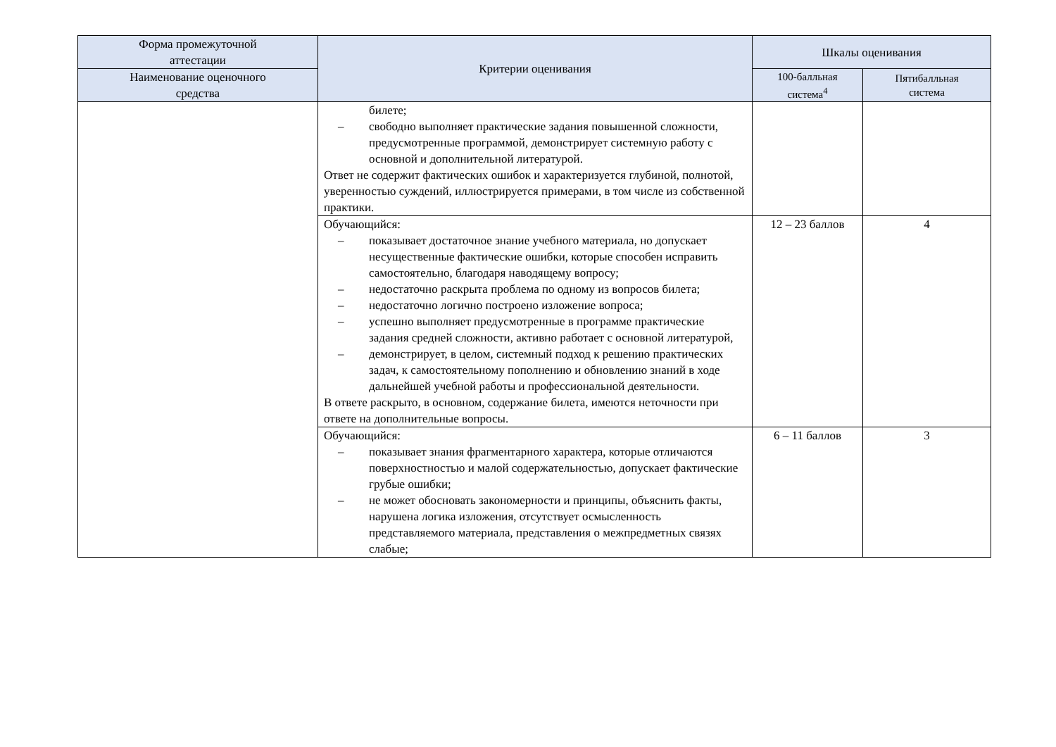| Форма промежуточной аттестации | Критерии оценивания | Шкалы оценивания | |
| --- | --- | --- | --- |
| Наименование оценочного средства | | 100-балльная система<sup>4</sup> | Пятибалльная система |
| | билете; – свободно выполняет практические задания повышенной сложности, предусмотренные программой, демонстрирует системную работу с основной и дополнительной литературой. Ответ не содержит фактических ошибок и характеризуется глубиной, полнотой, уверенностью суждений, иллюстрируется примерами, в том числе из собственной практики. | | |
| | Обучающийся: – показывает достаточное знание учебного материала, но допускает несущественные фактические ошибки, которые способен исправить самостоятельно, благодаря наводящему вопросу; – недостаточно раскрыта проблема по одному из вопросов билета; – недостаточно логично построено изложение вопроса; – успешно выполняет предусмотренные в программе практические задания средней сложности, активно работает с основной литературой, – демонстрирует, в целом, системный подход к решению практических задач, к самостоятельному пополнению и обновлению знаний в ходе дальнейшей учебной работы и профессиональной деятельности. В ответе раскрыто, в основном, содержание билета, имеются неточности при ответе на дополнительные вопросы. | 12 – 23 баллов | 4 |
| | Обучающийся: – показывает знания фрагментарного характера, которые отличаются поверхностностью и малой содержательностью, допускает фактические грубые ошибки; – не может обосновать закономерности и принципы, объяснить факты, нарушена логика изложения, отсутствует осмысленность представляемого материала, представления о межпредметных связях слабые; | 6 – 11 баллов | 3 |